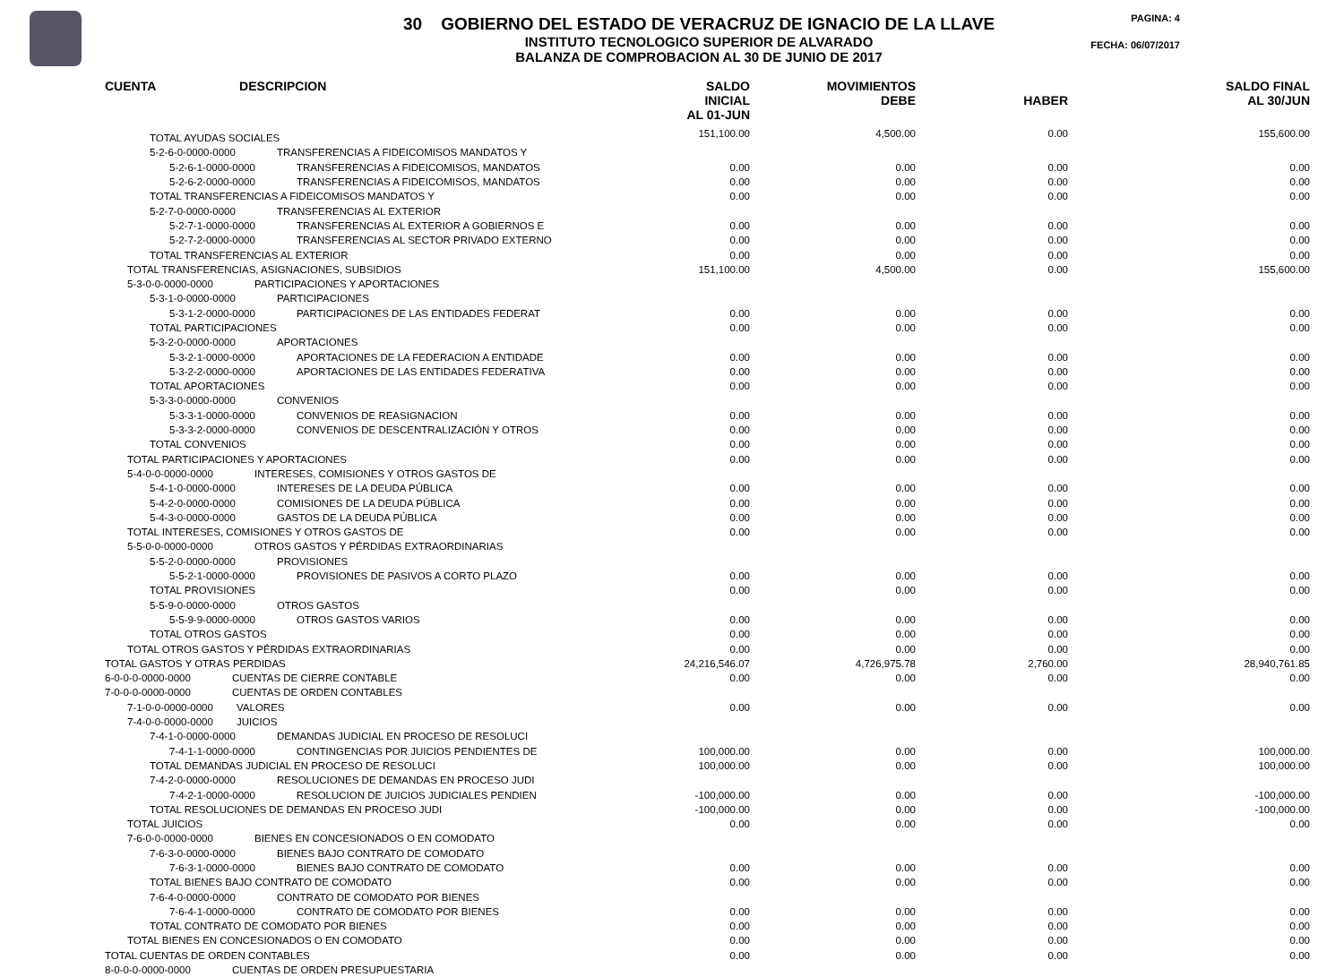PAGINA: 4
FECHA: 06/07/2017
30 GOBIERNO DEL ESTADO DE VERACRUZ DE IGNACIO DE LA LLAVE
INSTITUTO TECNOLOGICO SUPERIOR DE ALVARADO
BALANZA DE COMPROBACION AL 30 DE JUNIO DE 2017
| CUENTA DESCRIPCION | SALDO INICIAL AL 01-JUN | MOVIMIENTOS DEBE | HABER | SALDO FINAL AL 30/JUN |
| --- | --- | --- | --- | --- |
| TOTAL AYUDAS SOCIALES | 151,100.00 | 4,500.00 | 0.00 | 155,600.00 |
| 5-2-6-0-0000-0000 TRANSFERENCIAS A FIDEICOMISOS MANDATOS Y | | | | |
| 5-2-6-1-0000-0000 TRANSFERENCIAS A FIDEICOMISOS, MANDATOS | 0.00 | 0.00 | 0.00 | 0.00 |
| 5-2-6-2-0000-0000 TRANSFERENCIAS A FIDEICOMISOS, MANDATOS | 0.00 | 0.00 | 0.00 | 0.00 |
| TOTAL TRANSFERENCIAS A FIDEICOMISOS MANDATOS Y | 0.00 | 0.00 | 0.00 | 0.00 |
| 5-2-7-0-0000-0000 TRANSFERENCIAS AL EXTERIOR | | | | |
| 5-2-7-1-0000-0000 TRANSFERENCIAS AL EXTERIOR A GOBIERNOS E | 0.00 | 0.00 | 0.00 | 0.00 |
| 5-2-7-2-0000-0000 TRANSFERENCIAS AL SECTOR PRIVADO EXTERNO | 0.00 | 0.00 | 0.00 | 0.00 |
| TOTAL TRANSFERENCIAS AL EXTERIOR | 0.00 | 0.00 | 0.00 | 0.00 |
| TOTAL TRANSFERENCIAS, ASIGNACIONES, SUBSIDIOS | 151,100.00 | 4,500.00 | 0.00 | 155,600.00 |
| 5-3-0-0-0000-0000 PARTICIPACIONES Y APORTACIONES | | | | |
| 5-3-1-0-0000-0000 PARTICIPACIONES | | | | |
| 5-3-1-2-0000-0000 PARTICIPACIONES DE LAS ENTIDADES FEDERAT | 0.00 | 0.00 | 0.00 | 0.00 |
| TOTAL PARTICIPACIONES | 0.00 | 0.00 | 0.00 | 0.00 |
| 5-3-2-0-0000-0000 APORTACIONES | | | | |
| 5-3-2-1-0000-0000 APORTACIONES DE LA FEDERACION A ENTIDADE | 0.00 | 0.00 | 0.00 | 0.00 |
| 5-3-2-2-0000-0000 APORTACIONES DE LAS ENTIDADES FEDERATIVA | 0.00 | 0.00 | 0.00 | 0.00 |
| TOTAL APORTACIONES | 0.00 | 0.00 | 0.00 | 0.00 |
| 5-3-3-0-0000-0000 CONVENIOS | | | | |
| 5-3-3-1-0000-0000 CONVENIOS DE REASIGNACION | 0.00 | 0.00 | 0.00 | 0.00 |
| 5-3-3-2-0000-0000 CONVENIOS DE DESCENTRALIZACIÓN Y OTROS | 0.00 | 0.00 | 0.00 | 0.00 |
| TOTAL CONVENIOS | 0.00 | 0.00 | 0.00 | 0.00 |
| TOTAL PARTICIPACIONES Y APORTACIONES | 0.00 | 0.00 | 0.00 | 0.00 |
| 5-4-0-0-0000-0000 INTERESES, COMISIONES Y OTROS GASTOS DE | | | | |
| 5-4-1-0-0000-0000 INTERESES DE LA DEUDA PÚBLICA | 0.00 | 0.00 | 0.00 | 0.00 |
| 5-4-2-0-0000-0000 COMISIONES DE LA DEUDA PÚBLICA | 0.00 | 0.00 | 0.00 | 0.00 |
| 5-4-3-0-0000-0000 GASTOS DE LA DEUDA PÚBLICA | 0.00 | 0.00 | 0.00 | 0.00 |
| TOTAL INTERESES, COMISIONES Y OTROS GASTOS DE | 0.00 | 0.00 | 0.00 | 0.00 |
| 5-5-0-0-0000-0000 OTROS GASTOS Y PÉRDIDAS EXTRAORDINARIAS | | | | |
| 5-5-2-0-0000-0000 PROVISIONES | | | | |
| 5-5-2-1-0000-0000 PROVISIONES DE PASIVOS A CORTO PLAZO | 0.00 | 0.00 | 0.00 | 0.00 |
| TOTAL PROVISIONES | 0.00 | 0.00 | 0.00 | 0.00 |
| 5-5-9-0-0000-0000 OTROS GASTOS | | | | |
| 5-5-9-9-0000-0000 OTROS GASTOS VARIOS | 0.00 | 0.00 | 0.00 | 0.00 |
| TOTAL OTROS GASTOS | 0.00 | 0.00 | 0.00 | 0.00 |
| TOTAL OTROS GASTOS Y PÉRDIDAS EXTRAORDINARIAS | 0.00 | 0.00 | 0.00 | 0.00 |
| TOTAL GASTOS Y OTRAS PERDIDAS | 24,216,546.07 | 4,726,975.78 | 2,760.00 | 28,940,761.85 |
| 6-0-0-0-0000-0000 CUENTAS DE CIERRE CONTABLE | 0.00 | 0.00 | 0.00 | 0.00 |
| 7-0-0-0-0000-0000 CUENTAS DE ORDEN CONTABLES | | | | |
| 7-1-0-0-0000-0000 VALORES | 0.00 | 0.00 | 0.00 | 0.00 |
| 7-4-0-0-0000-0000 JUICIOS | | | | |
| 7-4-1-0-0000-0000 DEMANDAS JUDICIAL EN PROCESO DE RESOLUCI | | | | |
| 7-4-1-1-0000-0000 CONTINGENCIAS POR JUICIOS PENDIENTES DE | 100,000.00 | 0.00 | 0.00 | 100,000.00 |
| TOTAL DEMANDAS JUDICIAL EN PROCESO DE RESOLUCI | 100,000.00 | 0.00 | 0.00 | 100,000.00 |
| 7-4-2-0-0000-0000 RESOLUCIONES DE DEMANDAS EN PROCESO JUDI | | | | |
| 7-4-2-1-0000-0000 RESOLUCION DE JUICIOS JUDICIALES PENDIEN | -100,000.00 | 0.00 | 0.00 | -100,000.00 |
| TOTAL RESOLUCIONES DE DEMANDAS EN PROCESO JUDI | -100,000.00 | 0.00 | 0.00 | -100,000.00 |
| TOTAL JUICIOS | 0.00 | 0.00 | 0.00 | 0.00 |
| 7-6-0-0-0000-0000 BIENES EN CONCESIONADOS O EN COMODATO | | | | |
| 7-6-3-0-0000-0000 BIENES BAJO CONTRATO DE COMODATO | | | | |
| 7-6-3-1-0000-0000 BIENES BAJO CONTRATO DE COMODATO | 0.00 | 0.00 | 0.00 | 0.00 |
| TOTAL BIENES BAJO CONTRATO DE COMODATO | 0.00 | 0.00 | 0.00 | 0.00 |
| 7-6-4-0-0000-0000 CONTRATO DE COMODATO POR BIENES | | | | |
| 7-6-4-1-0000-0000 CONTRATO DE COMODATO POR BIENES | 0.00 | 0.00 | 0.00 | 0.00 |
| TOTAL CONTRATO DE COMODATO POR BIENES | 0.00 | 0.00 | 0.00 | 0.00 |
| TOTAL BIENES EN CONCESIONADOS O EN COMODATO | 0.00 | 0.00 | 0.00 | 0.00 |
| TOTAL CUENTAS DE ORDEN CONTABLES | 0.00 | 0.00 | 0.00 | 0.00 |
| 8-0-0-0-0000-0000 CUENTAS DE ORDEN PRESUPUESTARIA | | | | |